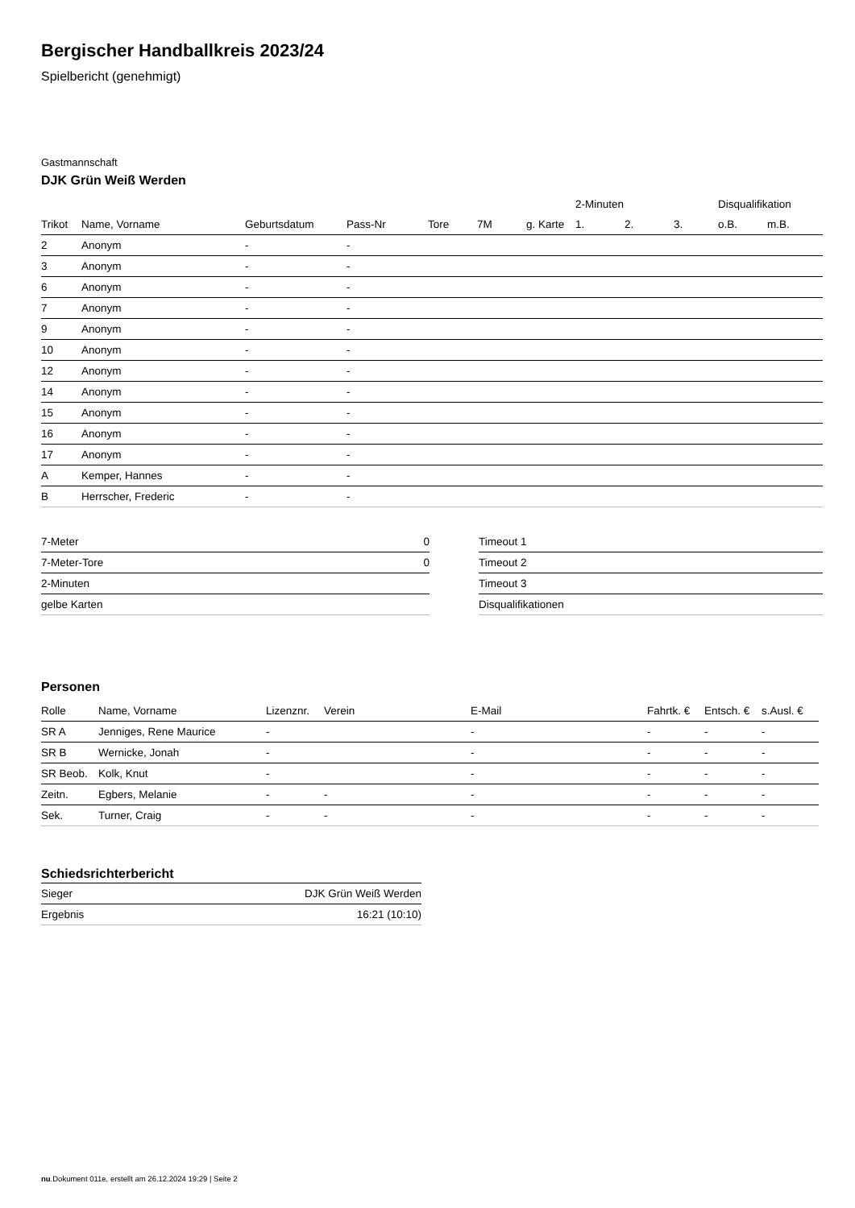Bergischer Handballkreis 2023/24
Spielbericht (genehmigt)
Gastmannschaft
DJK Grün Weiß Werden
| | | | | | | | 2-Minuten | | | Disqualifikation | |
| --- | --- | --- | --- | --- | --- | --- | --- | --- | --- | --- | --- |
| Trikot | Name, Vorname | Geburtsdatum | Pass-Nr | Tore | 7M | g. Karte | 1. | 2. | 3. | o.B. | m.B. |
| 2 | Anonym | - | - | | | | | | | | |
| 3 | Anonym | - | - | | | | | | | | |
| 6 | Anonym | - | - | | | | | | | | |
| 7 | Anonym | - | - | | | | | | | | |
| 9 | Anonym | - | - | | | | | | | | |
| 10 | Anonym | - | - | | | | | | | | |
| 12 | Anonym | - | - | | | | | | | | |
| 14 | Anonym | - | - | | | | | | | | |
| 15 | Anonym | - | - | | | | | | | | |
| 16 | Anonym | - | - | | | | | | | | |
| 17 | Anonym | - | - | | | | | | | | |
| A | Kemper, Hannes | - | - | | | | | | | | |
| B | Herrscher, Frederic | - | - | | | | | | | | |
| 7-Meter | 0 |
| 7-Meter-Tore | 0 |
| 2-Minuten | |
| gelbe Karten | |
| Timeout 1 |
| Timeout 2 |
| Timeout 3 |
| Disqualifikationen |
Personen
| Rolle | Name, Vorname | Lizenznr. | Verein | E-Mail | Fahrtk. € | Entsch. € | s.Ausl. € |
| --- | --- | --- | --- | --- | --- | --- | --- |
| SR A | Jenniges, Rene Maurice | - | | - | - | - | - |
| SR B | Wernicke, Jonah | - | | - | - | - | - |
| SR Beob. | Kolk, Knut | - | | - | - | - | - |
| Zeitn. | Egbers, Melanie | - | - | - | - | - | - |
| Sek. | Turner, Craig | - | - | - | - | - | - |
Schiedsrichterbericht
| Sieger | DJK Grün Weiß Werden |
| Ergebnis | 16:21 (10:10) |
nu.Dokument 011e, erstellt am 26.12.2024 19:29 | Seite 2